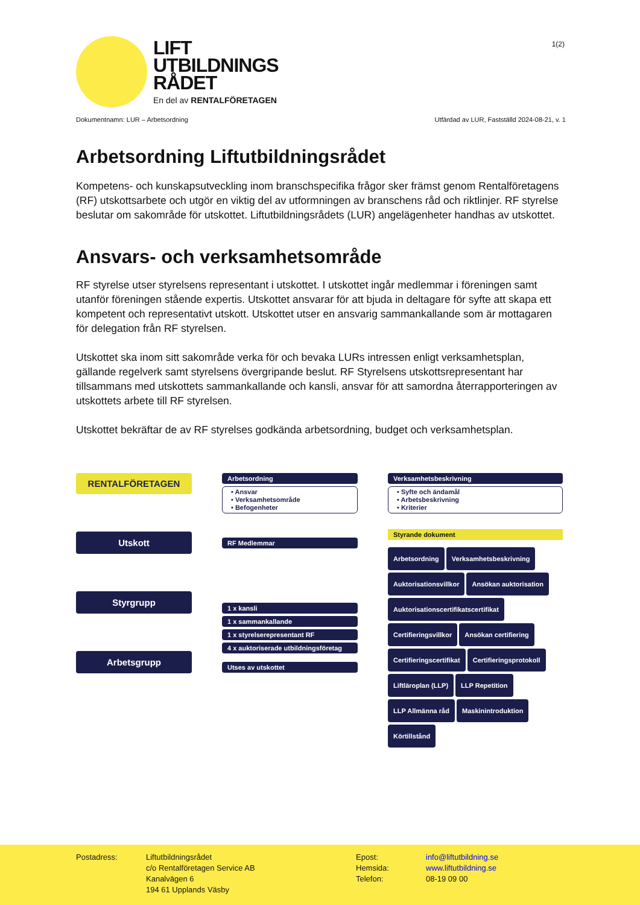1(2)
LIFT
UTBILDNINGS
RÅDET
En del av RENTALFÖRETAGEN
Dokumentnamn: LUR – Arbetsordning Utfärdad av LUR, Fastställd 2024-08-21, v. 1
Arbetsordning Liftutbildningsrådet
Kompetens- och kunskapsutveckling inom branschspecifika frågor sker främst genom Rentalföretagens (RF) utskottsarbete och utgör en viktig del av utformningen av branschens råd och riktlinjer. RF styrelse beslutar om sakområde för utskottet. Liftutbildningsrådets (LUR) angelägenheter handhas av utskottet.
Ansvars- och verksamhetsområde
RF styrelse utser styrelsens representant i utskottet. I utskottet ingår medlemmar i föreningen samt utanför föreningen stående expertis. Utskottet ansvarar för att bjuda in deltagare för syfte att skapa ett kompetent och representativt utskott. Utskottet utser en ansvarig sammankallande som är mottagaren för delegation från RF styrelsen.
Utskottet ska inom sitt sakområde verka för och bevaka LURs intressen enligt verksamhetsplan, gällande regelverk samt styrelsens övergripande beslut. RF Styrelsens utskottsrepresentant har tillsammans med utskottets sammankallande och kansli, ansvar för att samordna återrapporteringen av utskottets arbete till RF styrelsen.
Utskottet bekräftar de av RF styrelses godkända arbetsordning, budget och verksamhetsplan.
RENTALFÖRETAGEN
Utskott
Styrgrupp
Arbetsgrupp
Arbetsordning
• Ansvar
• Verksamhetsområde
• Befogenheter
RF Medlemmar
1 x kansli
1 x sammankallande
1 x styrelserepresentant RF
4 x auktoriserade utbildningsföretag
Utses av utskottet
Verksamhetsbeskrivning
• Syfte och ändamål
• Arbetsbeskrivning
• Kriterier
Styrande dokument
Arbetsordning Verksamhetsbeskrivning
Auktorisationsvillkor Ansökan auktorisation
Auktorisationscertifikatscertifikat
Certifieringsvillkor Ansökan certifiering
Certifieringscertifikat Certifieringsprotokoll
Liftläroplan (LLP) LLP Repetition
LLP Allmänna råd Maskinintroduktion
Körtillstånd
Postadress: Liftutbildningsrådet
c/o Rentalföretagen Service AB
Kanalvägen 6
194 61 Upplands Väsby
Epost:
Hemsida:
Telefon:
info@liftutbildning.se
www.liftutbildning.se
08-19 09 00